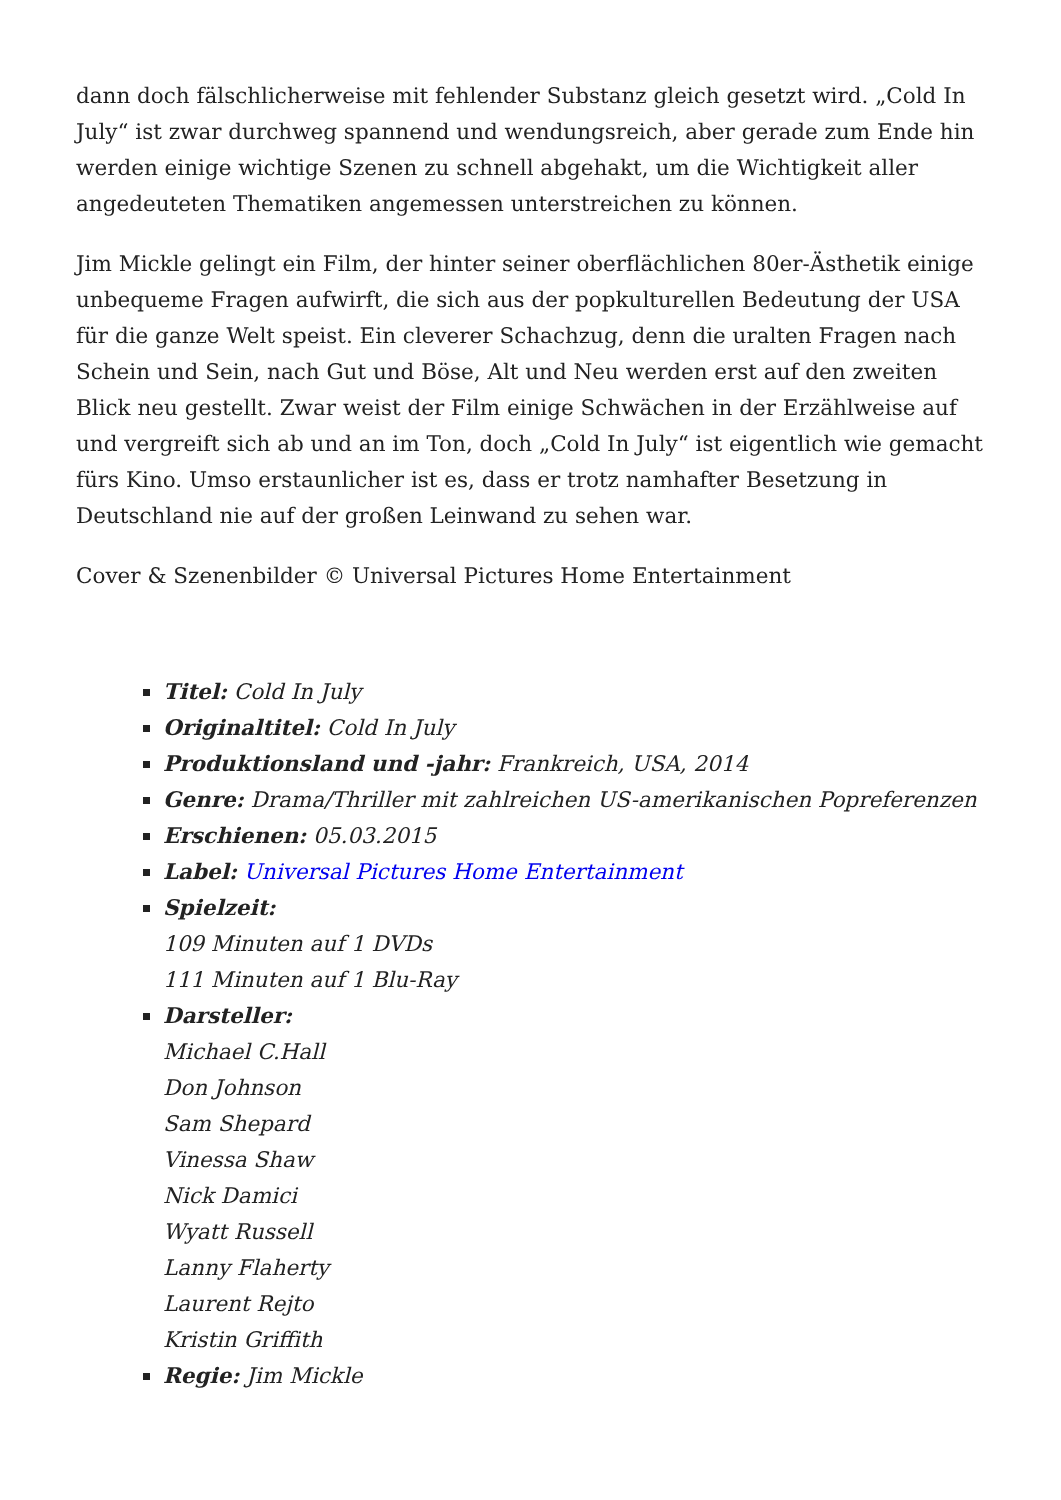dann doch fälschlicherweise mit fehlender Substanz gleich gesetzt wird. „Cold In July“ ist zwar durchweg spannend und wendungsreich, aber gerade zum Ende hin werden einige wichtige Szenen zu schnell abgehakt, um die Wichtigkeit aller angedeuteten Thematiken angemessen unterstreichen zu können.
Jim Mickle gelingt ein Film, der hinter seiner oberflächlichen 80er-Ästhetik einige unbequeme Fragen aufwirft, die sich aus der popkulturellen Bedeutung der USA für die ganze Welt speist. Ein cleverer Schachzug, denn die uralten Fragen nach Schein und Sein, nach Gut und Böse, Alt und Neu werden erst auf den zweiten Blick neu gestellt. Zwar weist der Film einige Schwächen in der Erzählweise auf und vergreift sich ab und an im Ton, doch „Cold In July“ ist eigentlich wie gemacht fürs Kino. Umso erstaunlicher ist es, dass er trotz namhafter Besetzung in Deutschland nie auf der großen Leinwand zu sehen war.
Cover & Szenenbilder © Universal Pictures Home Entertainment
Titel: Cold In July
Originaltitel: Cold In July
Produktionsland und -jahr: Frankreich, USA, 2014
Genre: Drama/Thriller mit zahlreichen US-amerikanischen Popreferenzen
Erschienen: 05.03.2015
Label: Universal Pictures Home Entertainment
Spielzeit:
109 Minuten auf 1 DVDs
111 Minuten auf 1 Blu-Ray
Darsteller:
Michael C.Hall
Don Johnson
Sam Shepard
Vinessa Shaw
Nick Damici
Wyatt Russell
Lanny Flaherty
Laurent Rejto
Kristin Griffith
Regie: Jim Mickle